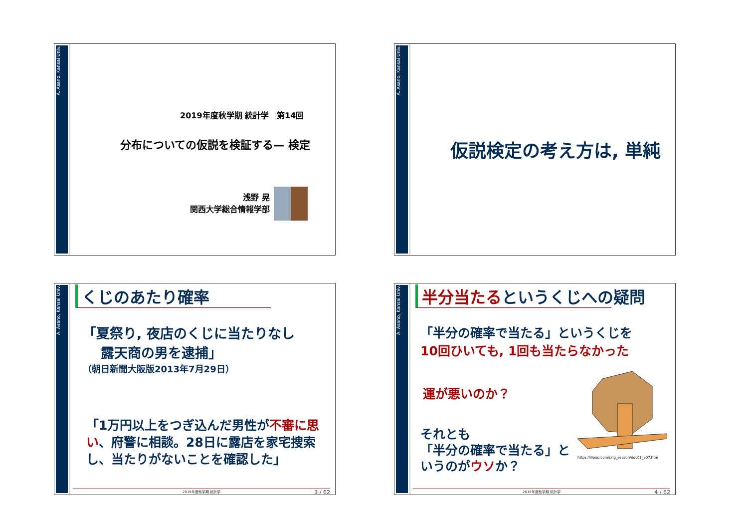A. Asano, Kansai Univ.
2019年度秋学期 統計学　第14回
分布についての仮説を検証する— 検定
浅野 晃
関西大学総合情報学部
A. Asano, Kansai Univ.
仮説検定の考え方は, 単純
A. Asano, Kansai Univ.
くじのあたり確率
「夏祭り, 夜店のくじに当たりなし
　 露天商の男を逮捕」
（朝日新聞大阪版2013年7月29日）
「1万円以上をつぎ込んだ男性が不審に思い、府警に相談。28日に露店を家宅捜索し、当たりがないことを確認した」
2019年度秋学期 統計学 3 / 62
A. Asano, Kansai Univ.
半分当たるというくじへの疑問
「半分の確率で当たる」というくじを
10回ひいても, 1回も当たらなかった
運が悪いのか？
それとも
「半分の確率で当たる」と
いうのがウソか？
https://illpop.com/png_season/dec01_a07.htm
2019年度秋学期 統計学 4 / 62